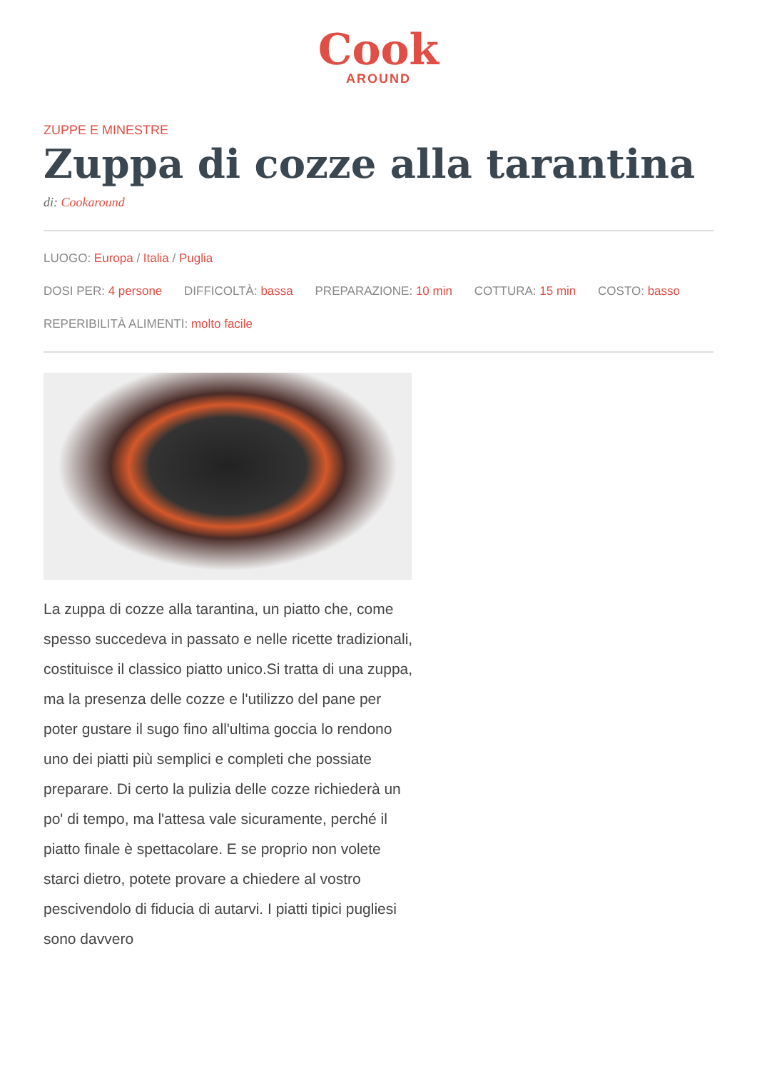Cook
AROUND
ZUPPE E MINESTRE
Zuppa di cozze alla tarantina
di: Cookaround
LUOGO: Europa / Italia / Puglia
DOSI PER: 4 persone DIFFICOLTÀ: bassa PREPARAZIONE: 10 min COTTURA: 15 min COSTO: basso
REPERIBILITÀ ALIMENTI: molto facile
La zuppa di cozze alla tarantina, un piatto che, come spesso succedeva in passato e nelle ricette tradizionali, costituisce il classico piatto unico.Si tratta di una zuppa, ma la presenza delle cozze e l'utilizzo del pane per poter gustare il sugo fino all'ultima goccia lo rendono uno dei piatti più semplici e completi che possiate preparare. Di certo la pulizia delle cozze richiederà un po' di tempo, ma l'attesa vale sicuramente, perché il piatto finale è spettacolare. E se proprio non volete starci dietro, potete provare a chiedere al vostro pescivendolo di fiducia di autarvi. I piatti tipici pugliesi sono davvero